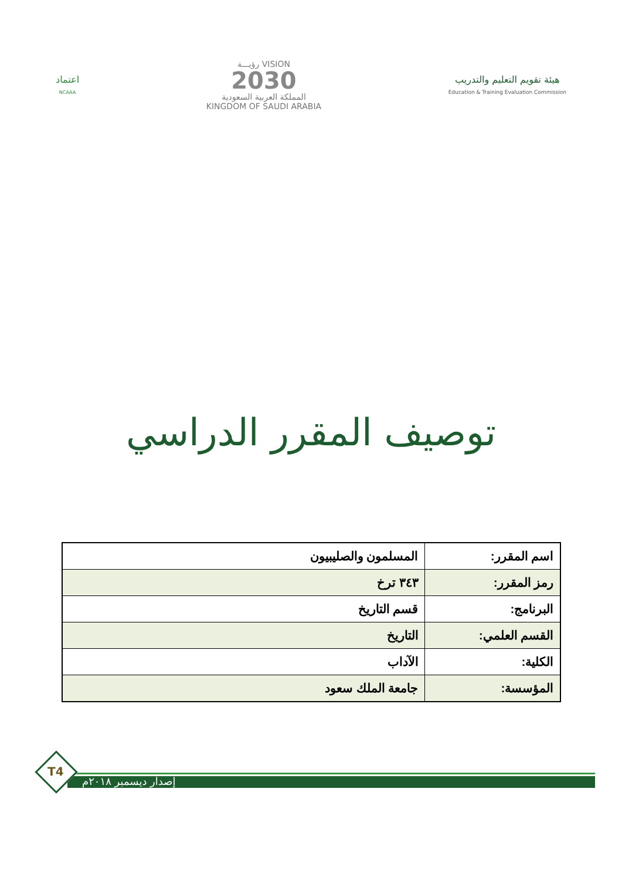هيئة تقويم التعليم والتدريب
Education & Training Evaluation Commission
VISION رؤيـــة
2030
المملكة العربية السعودية
KINGDOM OF SAUDI ARABIA
اعتماد
NCAAA
توصيف المقرر الدراسي
| اسم المقرر: | المسلمون والصليبيون |
| رمز المقرر: | ٣٤٣ ترخ |
| البرنامج: | قسم التاريخ |
| القسم العلمي: | التاريخ |
| الكلية: | الآداب |
| المؤسسة: | جامعة الملك سعود |
T4
إصدار ديسمبر ٢٠١٨م